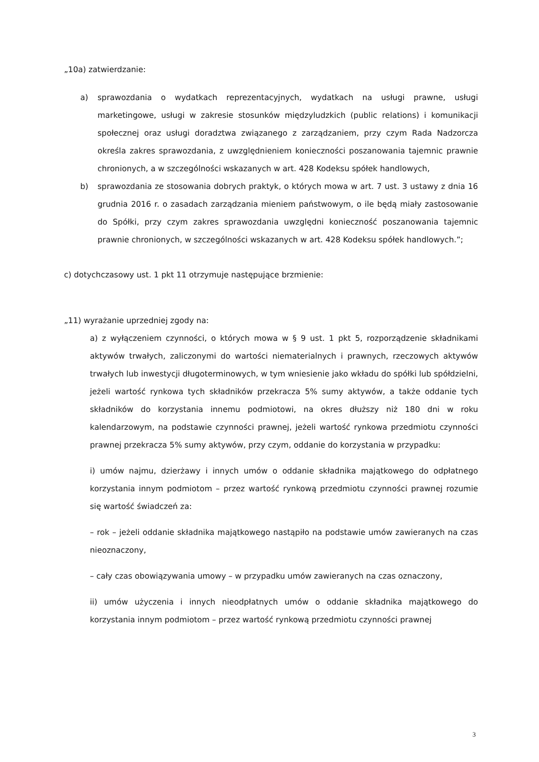„10a) zatwierdzanie:
a) sprawozdania o wydatkach reprezentacyjnych, wydatkach na usługi prawne, usługi marketingowe, usługi w zakresie stosunków międzyludzkich (public relations) i komunikacji społecznej oraz usługi doradztwa związanego z zarządzaniem, przy czym Rada Nadzorcza określa zakres sprawozdania, z uwzględnieniem konieczności poszanowania tajemnic prawnie chronionych, a w szczególności wskazanych w art. 428 Kodeksu spółek handlowych,
b) sprawozdania ze stosowania dobrych praktyk, o których mowa w art. 7 ust. 3 ustawy z dnia 16 grudnia 2016 r. o zasadach zarządzania mieniem państwowym, o ile będą miały zastosowanie do Spółki, przy czym zakres sprawozdania uwzględni konieczność poszanowania tajemnic prawnie chronionych, w szczególności wskazanych w art. 428 Kodeksu spółek handlowych.”;
c) dotychczasowy ust. 1 pkt 11 otrzymuje następujące brzmienie:
„11) wyrażanie uprzedniej zgody na:
a) z wyłączeniem czynności, o których mowa w § 9 ust. 1 pkt 5, rozporządzenie składnikami aktywów trwałych, zaliczonymi do wartości niematerialnych i prawnych, rzeczowych aktywów trwałych lub inwestycji długoterminowych, w tym wniesienie jako wkładu do spółki lub spółdzielni, jeżeli wartość rynkowa tych składników przekracza 5% sumy aktywów, a także oddanie tych składników do korzystania innemu podmiotowi, na okres dłuższy niż 180 dni w roku kalendarzowym, na podstawie czynności prawnej, jeżeli wartość rynkowa przedmiotu czynności prawnej przekracza 5% sumy aktywów, przy czym, oddanie do korzystania w przypadku:
i) umów najmu, dzierżawy i innych umów o oddanie składnika majątkowego do odpłatnego korzystania innym podmiotom – przez wartość rynkową przedmiotu czynności prawnej rozumie się wartość świadczeń za:
– rok – jeżeli oddanie składnika majątkowego nastąpiło na podstawie umów zawieranych na czas nieoznaczony,
– cały czas obowiązywania umowy – w przypadku umów zawieranych na czas oznaczony,
ii) umów użyczenia i innych nieodpłatnych umów o oddanie składnika majątkowego do korzystania innym podmiotom – przez wartość rynkową przedmiotu czynności prawnej
3